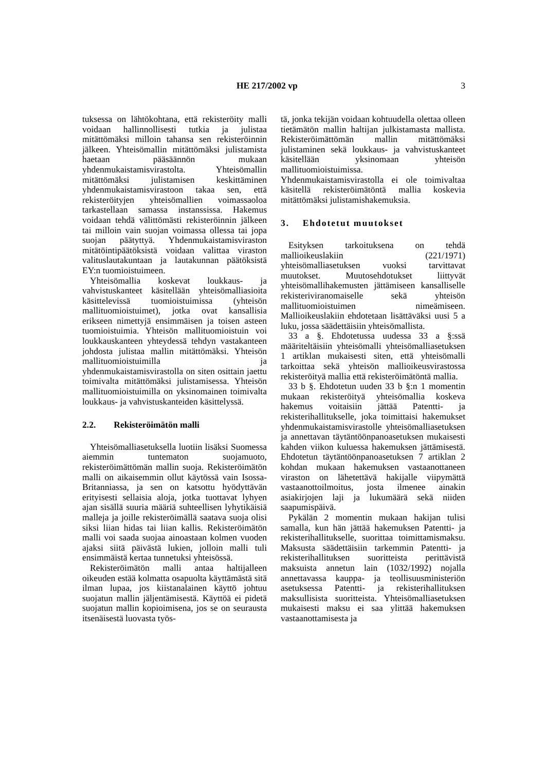HE 217/2002 vp 3
tuksessa on lähtökohtana, että rekisteröity malli voidaan hallinnollisesti tutkia ja julistaa mitättömäksi milloin tahansa sen rekisteröinnin jälkeen. Yhteisömallin mitättömäksi julistamista haetaan pääsäännön mukaan yhdenmukaistamisvirastolta. Yhteisömallin mitättömäksi julistamisen keskittäminen yhdenmukaistamisvirastoon takaa sen, että rekisteröityjen yhteisömallien voimassaoloa tarkastellaan samassa instanssissa. Hakemus voidaan tehdä välittömästi rekisteröinnin jälkeen tai milloin vain suojan voimassa ollessa tai jopa suojan päätyttyä. Yhdenmukaistamisviraston mitätöintipäätöksistä voidaan valittaa viraston valituslautakuntaan ja lautakunnan päätöksistä EY:n tuomioistuimeen.
Yhteisömallia koskevat loukkaus- ja vahvistuskanteet käsitellään yhteisömalliasioita käsittelevissä tuomioistuimissa (yhteisön mallituomioistuimet), jotka ovat kansallisia erikseen nimettyjä ensimmäisen ja toisen asteen tuomioistuimia. Yhteisön mallituomioistuin voi loukkauskanteen yhteydessä tehdyn vastakanteen johdosta julistaa mallin mitättömäksi. Yhteisön mallituomioistuimilla ja yhdenmukaistamisvirastolla on siten osittain jaettu toimivalta mitättömäksi julistamisessa. Yhteisön mallituomioistuimilla on yksinomainen toimivalta loukkaus- ja vahvistuskanteiden käsittelyssä.
2.2. Rekisteröimätön malli
Yhteisömalliasetuksella luotiin lisäksi Suomessa aiemmin tuntematon suojamuoto, rekisteröimättömän mallin suoja. Rekisteröimätön malli on aikaisemmin ollut käytössä vain Isossa-Britanniassa, ja sen on katsottu hyödyttävän erityisesti sellaisia aloja, jotka tuottavat lyhyen ajan sisällä suuria määriä suhteellisen lyhytikäisiä malleja ja joille rekisteröimällä saatava suoja olisi siksi liian hidas tai liian kallis. Rekisteröimätön malli voi saada suojaa ainoastaan kolmen vuoden ajaksi siitä päivästä lukien, jolloin malli tuli ensimmäistä kertaa tunnetuksi yhteisössä.
Rekisteröimätön malli antaa haltijalleen oikeuden estää kolmatta osapuolta käyttämästä sitä ilman lupaa, jos kiistanalainen käyttö johtuu suojatun mallin jäljentämisestä. Käyttöä ei pidetä suojatun mallin kopioimisena, jos se on seurausta itsenäisestä luovasta työs-
tä, jonka tekijän voidaan kohtuudella olettaa olleen tietämätön mallin haltijan julkistamasta mallista. Rekisteröimättömän mallin mitättömäksi julistaminen sekä loukkaus- ja vahvistuskanteet käsitellään yksinomaan yhteisön mallituomioistuimissa. Yhdenmukaistamisvirastolla ei ole toimivaltaa käsitellä rekisteröimätöntä mallia koskevia mitättömäksi julistamishakemuksia.
3. Ehdotetut muutokset
Esityksen tarkoituksena on tehdä mallioikeuslakiin (221/1971) yhteisömalliasetuksen vuoksi tarvittavat muutokset. Muutosehdotukset liittyvät yhteisömallihakemusten jättämiseen kansalliselle rekisteriviranomaiselle sekä yhteisön mallituomioistuimen nimeämiseen. Mallioikeuslakiin ehdotetaan lisättäväksi uusi 5 a luku, jossa säädettäisiin yhteisömallista.
33 a §. Ehdotetussa uudessa 33 a §:ssä määriteltäisiin yhteisömalli yhteisömalliasetuksen 1 artiklan mukaisesti siten, että yhteisömalli tarkoittaa sekä yhteisön mallioikeusvirastossa rekisteröityä mallia että rekisteröimätöntä mallia.
33 b §. Ehdotetun uuden 33 b §:n 1 momentin mukaan rekisteröityä yhteisömallia koskeva hakemus voitaisiin jättää Patentti- ja rekisterihallitukselle, joka toimittaisi hakemukset yhdenmukaistamisvirastolle yhteisömalliasetuksen ja annettavan täytäntöönpanoasetuksen mukaisesti kahden viikon kuluessa hakemuksen jättämisestä. Ehdotetun täytäntöönpanoasetuksen 7 artiklan 2 kohdan mukaan hakemuksen vastaanottaneen viraston on lähetettävä hakijalle viipymättä vastaanottoilmoitus, josta ilmenee ainakin asiakirjojen laji ja lukumäärä sekä niiden saapumispäivä.
Pykälän 2 momentin mukaan hakijan tulisi samalla, kun hän jättää hakemuksen Patentti- ja rekisterihallitukselle, suorittaa toimittamismaksu. Maksusta säädettäisiin tarkemmin Patentti- ja rekisterihallituksen suoritteista perittävistä maksuista annetun lain (1032/1992) nojalla annettavassa kauppa- ja teollisuusministeriön asetuksessa Patentti- ja rekisterihallituksen maksullisista suoritteista. Yhteisömalliasetuksen mukaisesti maksu ei saa ylittää hakemuksen vastaanottamisesta ja